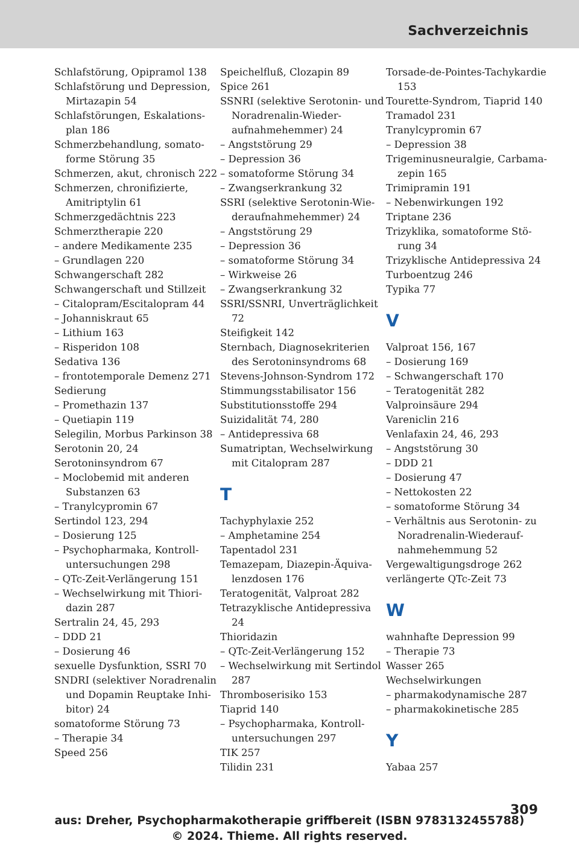Sachverzeichnis
Schlafstörung, Opipramol 138
Schlafstörung und Depression, Mirtazapin 54
Schlafstörungen, Eskalations­plan 186
Schmerzbehandlung, somato­forme Störung 35
Schmerzen, akut, chronisch 222
Schmerzen, chronifizierte, Amitriptylin 61
Schmerzgedächtnis 223
Schmerztherapie 220
– andere Medikamente 235
– Grundlagen 220
Schwangerschaft 282
Schwangerschaft und Stillzeit
– Citalopram/Escitalopram 44
– Johanniskraut 65
– Lithium 163
– Risperidon 108
Sedativa 136
– frontotemporale Demenz 271
Sedierung
– Promethazin 137
– Quetiapin 119
Selegilin, Morbus Parkinson 38
Serotonin 20, 24
Serotoninsyndrom 67
– Moclobemid mit anderen Substanzen 63
– Tranylcypromin 67
Sertindol 123, 294
– Dosierung 125
– Psychopharmaka, Kontroll­untersuchungen 298
– QTc-Zeit-Verlängerung 151
– Wechselwirkung mit Thiori­dazin 287
Sertralin 24, 45, 293
– DDD 21
– Dosierung 46
sexuelle Dysfunktion, SSRI 70
SNDRI (selektiver Noradrenalin und Dopamin Reuptake Inhi­bitor) 24
somatoforme Störung 73
– Therapie 34
Speed 256
Speichelfluß, Clozapin 89
Spice 261
SSNRI (selektive Serotonin- und Noradrenalin-Wieder­aufnahmehemmer) 24
– Angststörung 29
– Depression 36
– somatoforme Störung 34
– Zwangserkrankung 32
SSRI (selektive Serotonin-Wie­deraufnahmehemmer) 24
– Angststörung 29
– Depression 36
– somatoforme Störung 34
– Wirkweise 26
– Zwangserkrankung 32
SSRI/SSNRI, Unverträglichkeit 72
Steifigkeit 142
Sternbach, Diagnosekriterien des Serotoninsyndroms 68
Stevens-Johnson-Syndrom 172
Stimmungsstabilisator 156
Substitutionsstoffe 294
Suizidalität 74, 280
– Antidepressiva 68
Sumatriptan, Wechselwirkung mit Citalopram 287
T
Tachyphylaxie 252
– Amphetamine 254
Tapentadol 231
Temazepam, Diazepin-Äquiva­lenzdosen 176
Teratogenität, Valproat 282
Tetrazyklische Antidepressiva 24
Thioridazin
– QTc-Zeit-Verlängerung 152
– Wechselwirkung mit Sertin­dol 287
Thromboserisiko 153
Tiaprid 140
– Psychopharmaka, Kontroll­untersuchungen 297
TIK 257
Tilidin 231
Torsade-de-Pointes-Tachykar­die 153
Tourette-Syndrom, Tiaprid 140
Tramadol 231
Tranylcypromin 67
– Depression 38
Trigeminusneuralgie, Carbama­zepin 165
Trimipramin 191
– Nebenwirkungen 192
Triptane 236
Trizyklika, somatoforme Stö­rung 34
Trizyklische Antidepressiva 24
Turboentzug 246
Typika 77
V
Valproat 156, 167
– Dosierung 169
– Schwangerschaft 170
– Teratogenität 282
Valproinsäure 294
Vareniclin 216
Venlafaxin 24, 46, 293
– Angststörung 30
– DDD 21
– Dosierung 47
– Nettokosten 22
– somatoforme Störung 34
– Verhältnis aus Serotonin- zu Noradrenalin-Wiederauf­nahmehemmung 52
Vergewaltigungsdroge 262
verlängerte QTc-Zeit 73
W
wahnhafte Depression 99
– Therapie 73
Wasser 265
Wechselwirkungen
– pharmakodynamische 287
– pharmakokinetische 285
Y
Yabaa 257
309
aus: Dreher, Psychopharmakotherapie griffbereit (ISBN 9783132455788)
© 2024. Thieme. All rights reserved.